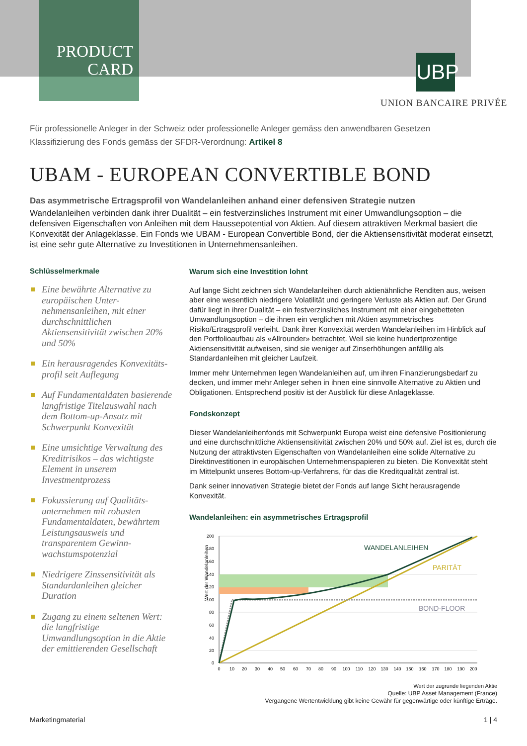PRODUCT CARD
UBP
UNION BANCAIRE PRIVÉE
Für professionelle Anleger in der Schweiz oder professionelle Anleger gemäss den anwendbaren Gesetzen
Klassifizierung des Fonds gemäss der SFDR-Verordnung: Artikel 8
UBAM - EUROPEAN CONVERTIBLE BOND
Das asymmetrische Ertragsprofil von Wandelanleihen anhand einer defensiven Strategie nutzen
Wandelanleihen verbinden dank ihrer Dualität – ein festverzinsliches Instrument mit einer Umwandlungsoption – die defensiven Eigenschaften von Anleihen mit dem Haussepotential von Aktien. Auf diesem attraktiven Merkmal basiert die Konvexität der Anlageklasse. Ein Fonds wie UBAM - European Convertible Bond, der die Aktiensensitivität moderat einsetzt, ist eine sehr gute Alternative zu Investitionen in Unternehmensanleihen.
Schlüsselmerkmale
Eine bewährte Alternative zu europäischen Unter-nehmensanleihen, mit einer durchschnittlichen Aktiensensitivität zwischen 20% und 50%
Ein herausragendes Konvexitäts-profil seit Auflegung
Auf Fundamentaldaten basierende langfristige Titelauswahl nach dem Bottom-up-Ansatz mit Schwerpunkt Konvexität
Eine umsichtige Verwaltung des Kreditrisikos – das wichtigste Element in unserem Investmentprozess
Fokussierung auf Qualitäts-unternehmen mit robusten Fundamentaldaten, bewährtem Leistungsausweis und transparentem Gewinn-wachstumspotenzial
Niedrigere Zinssensitivität als Standardanleihen gleicher Duration
Zugang zu einem seltenen Wert: die langfristige Umwandlungsoption in die Aktie der emittierenden Gesellschaft
Warum sich eine Investition lohnt
Auf lange Sicht zeichnen sich Wandelanleihen durch aktienähnliche Renditen aus, weisen aber eine wesentlich niedrigere Volatilität und geringere Verluste als Aktien auf. Der Grund dafür liegt in ihrer Dualität – ein festverzinsliches Instrument mit einer eingebetteten Umwandlungsoption – die ihnen ein verglichen mit Aktien asymmetrisches Risiko/Ertragsprofil verleiht. Dank ihrer Konvexität werden Wandelanleihen im Hinblick auf den Portfolioaufbau als «Allrounder» betrachtet. Weil sie keine hundertprozentige Aktiensensitivität aufweisen, sind sie weniger auf Zinserhöhungen anfällig als Standardanleihen mit gleicher Laufzeit.
Immer mehr Unternehmen legen Wandelanleihen auf, um ihren Finanzierungsbedarf zu decken, und immer mehr Anleger sehen in ihnen eine sinnvolle Alternative zu Aktien und Obligationen. Entsprechend positiv ist der Ausblick für diese Anlageklasse.
Fondskonzept
Dieser Wandelanleihenfonds mit Schwerpunkt Europa weist eine defensive Positionierung und eine durchschnittliche Aktiensensitivität zwischen 20% und 50% auf. Ziel ist es, durch die Nutzung der attraktivsten Eigenschaften von Wandelanleihen eine solide Alternative zu Direktinvestitionen in europäischen Unternehmenspapieren zu bieten. Die Konvexität steht im Mittelpunkt unseres Bottom-up-Verfahrens, für das die Kreditqualität zentral ist.
Dank seiner innovativen Strategie bietet der Fonds auf lange Sicht herausragende Konvexität.
Wandelanleihen: ein asymmetrisches Ertragsprofil
Wert der Wandelanleihen
200
180
160
140
120
100
80
60
40
20
0
0
10
20
30
40
50
60
70
80
90
100
110
120
130
140
150
160
170
180
190
200
WANDELANLEIHEN
PARITÄT
BOND-FLOOR
Wert der zugrunde liegenden Aktie
Quelle: UBP Asset Management (France)
Vergangene Wertentwicklung gibt keine Gewähr für gegenwärtige oder künftige Erträge.
Marketingmaterial 1 | 4